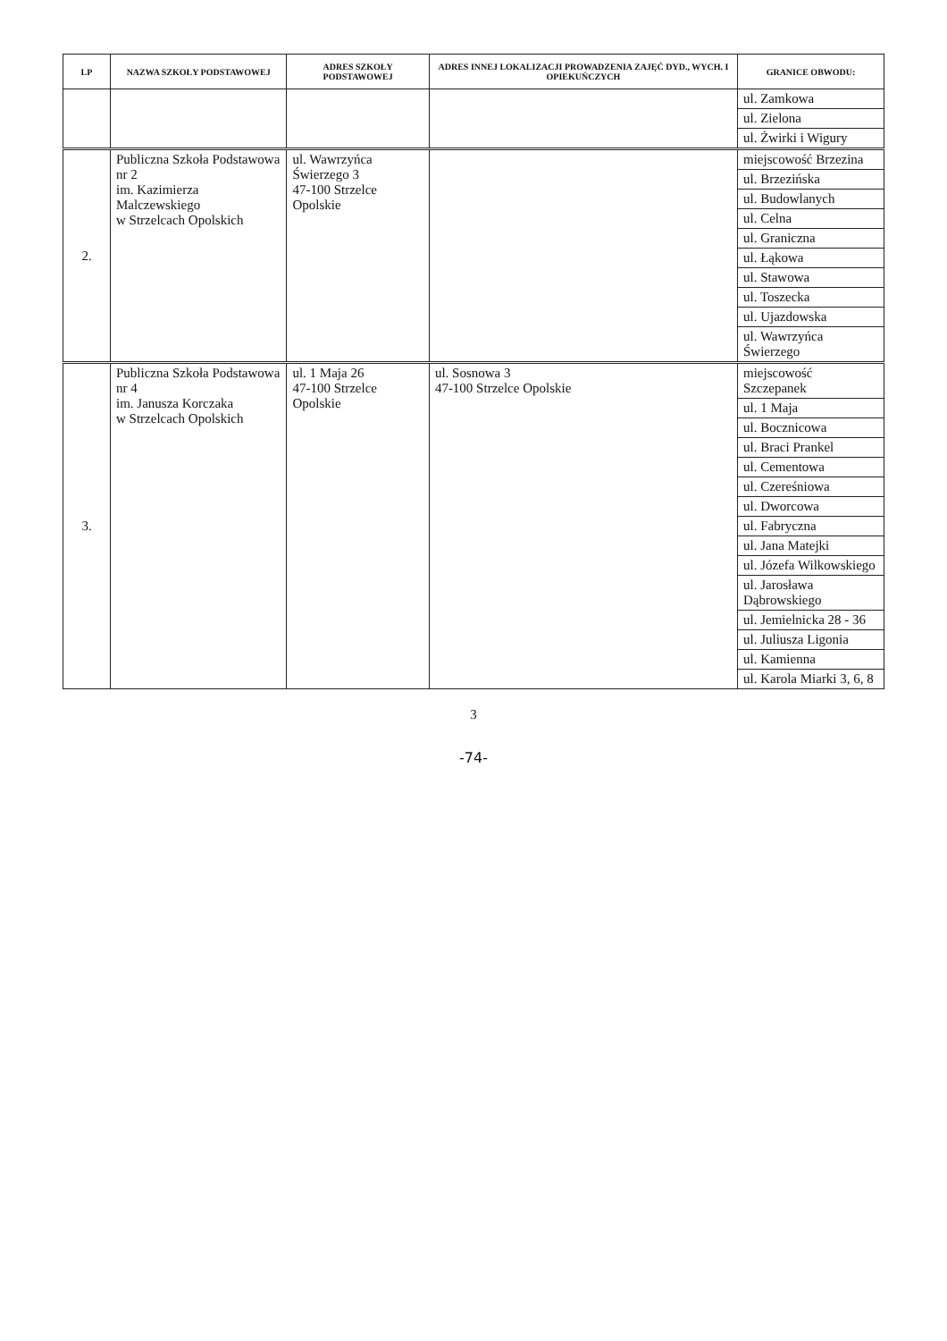| LP | NAZWA SZKOŁY PODSTAWOWEJ | ADRES SZKOŁY PODSTAWOWEJ | ADRES INNEJ LOKALIZACJI PROWADZENIA ZAJĘĆ DYD., WYCH. I OPIEKUŃCZYCH | GRANICE OBWODU: |
| --- | --- | --- | --- | --- |
| | | | | ul. Zamkowa |
| | | | | ul. Zielona |
| | | | | ul. Żwirki i Wigury |
| 2. | Publiczna Szkoła Podstawowa nr 2 im. Kazimierza Malczewskiego w Strzelcach Opolskich | ul. Wawrzyńca Świerzego 3 47-100 Strzelce Opolskie | | miejscowość Brzezina |
| | | | | ul. Brzezińska |
| | | | | ul. Budowlanych |
| | | | | ul. Celna |
| | | | | ul. Graniczna |
| | | | | ul. Łąkowa |
| | | | | ul. Stawowa |
| | | | | ul. Toszecka |
| | | | | ul. Ujazdowska |
| | | | | ul. Wawrzyńca Świerzego |
| 3. | Publiczna Szkoła Podstawowa nr 4 im. Janusza Korczaka w Strzelcach Opolskich | ul. 1 Maja 26 47-100 Strzelce Opolskie | ul. Sosnowa 3 47-100 Strzelce Opolskie | miejscowość Szczepanek |
| | | | | ul. 1 Maja |
| | | | | ul. Bocznicowa |
| | | | | ul. Braci Prankel |
| | | | | ul. Cementowa |
| | | | | ul. Czereśniowa |
| | | | | ul. Dworcowa |
| | | | | ul. Fabryczna |
| | | | | ul. Jana Matejki |
| | | | | ul. Józefa Wilkowskiego |
| | | | | ul. Jarosława Dąbrowskiego |
| | | | | ul. Jemielnicka 28 - 36 |
| | | | | ul. Juliusza Ligonia |
| | | | | ul. Kamienna |
| | | | | ul. Karola Miarki 3, 6, 8 |
3
-74-